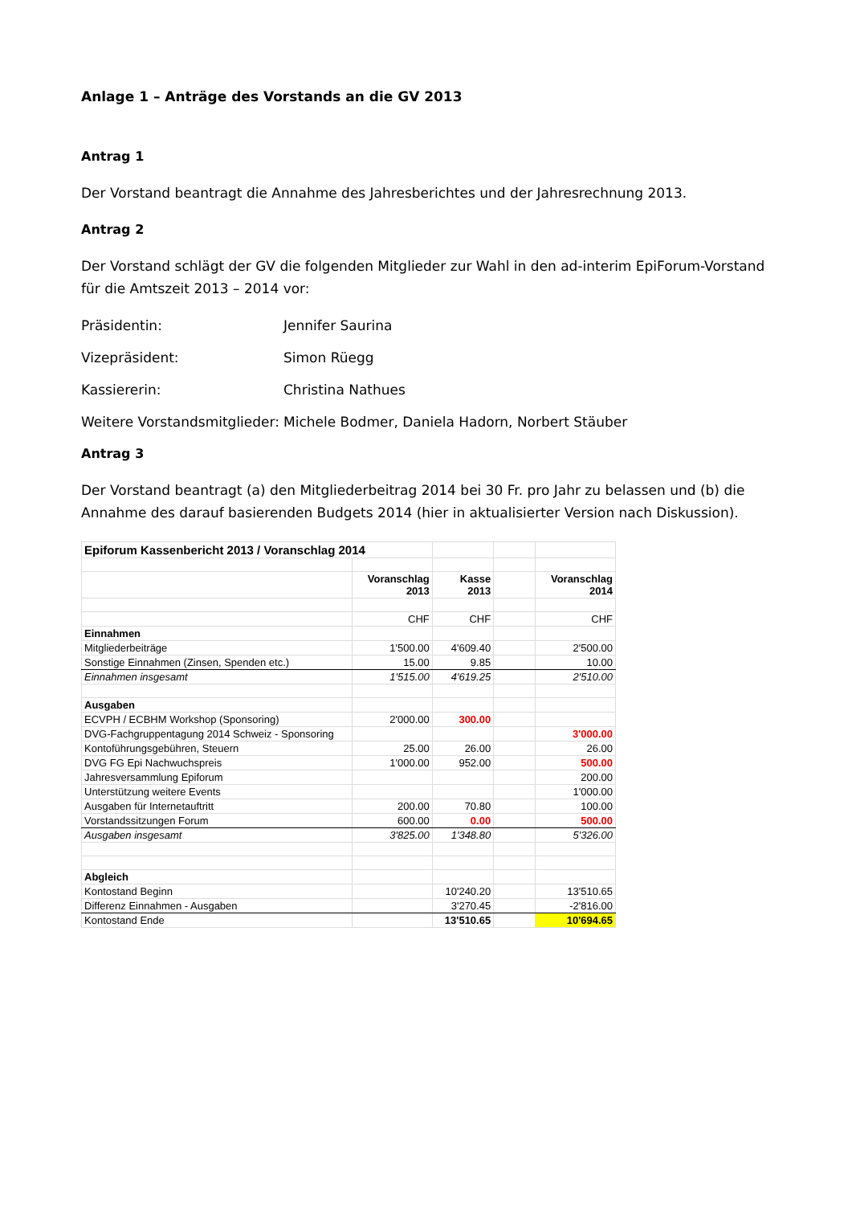Anlage 1 – Anträge des Vorstands an die GV 2013
Antrag 1
Der Vorstand beantragt die Annahme des Jahresberichtes und der Jahresrechnung 2013.
Antrag 2
Der Vorstand schlägt der GV die folgenden Mitglieder zur Wahl in den ad-interim EpiForum-Vorstand für die Amtszeit 2013 – 2014 vor:
Präsidentin: Jennifer Saurina
Vizepräsident: Simon Rüegg
Kassiererin: Christina Nathues
Weitere Vorstandsmitglieder: Michele Bodmer, Daniela Hadorn, Norbert Stäuber
Antrag 3
Der Vorstand beantragt (a) den Mitgliederbeitrag 2014 bei 30 Fr. pro Jahr zu belassen und (b) die Annahme des darauf basierenden Budgets 2014 (hier in aktualisierter Version nach Diskussion).
| Epiforum Kassenbericht 2013 / Voranschlag 2014 | | | | |
| | Voranschlag 2013 | Kasse 2013 | | Voranschlag 2014 |
| | CHF | CHF | | CHF |
| Einnahmen | | | | |
| Mitgliederbeiträge | 1'500.00 | 4'609.40 | | 2'500.00 |
| Sonstige Einnahmen (Zinsen, Spenden etc.) | 15.00 | 9.85 | | 10.00 |
| Einnahmen insgesamt | 1'515.00 | 4'619.25 | | 2'510.00 |
| Ausgaben | | | | |
| ECVPH / ECBHM Workshop (Sponsoring) | 2'000.00 | 300.00 | | |
| DVG-Fachgruppentagung 2014 Schweiz - Sponsoring | | | | 3'000.00 |
| Kontoführungsgebühren, Steuern | 25.00 | 26.00 | | 26.00 |
| DVG FG Epi Nachwuchspreis | 1'000.00 | 952.00 | | 500.00 |
| Jahresversammlung Epiforum | | | | 200.00 |
| Unterstützung weitere Events | | | | 1'000.00 |
| Ausgaben für Internetauftritt | 200.00 | 70.80 | | 100.00 |
| Vorstandssitzungen Forum | 600.00 | 0.00 | | 500.00 |
| Ausgaben insgesamt | 3'825.00 | 1'348.80 | | 5'326.00 |
| Abgleich | | | | |
| Kontostand Beginn | | 10'240.20 | | 13'510.65 |
| Differenz Einnahmen - Ausgaben | | 3'270.45 | | -2'816.00 |
| Kontostand Ende | | 13'510.65 | | 10'694.65 |